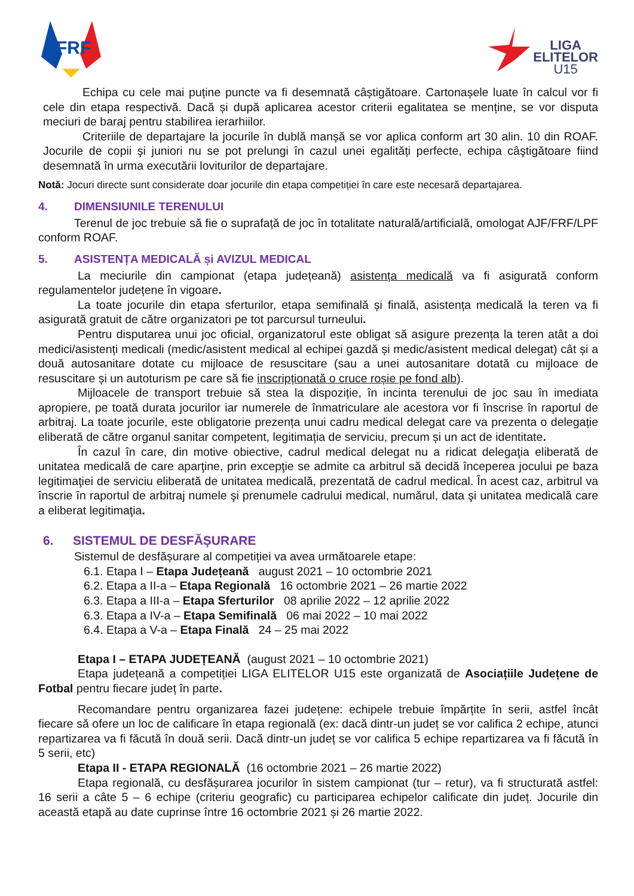FRF
LIGA
ELITELOR
U15
Echipa cu cele mai puține puncte va fi desemnată câștigătoare. Cartonașele luate în calcul vor fi cele din etapa respectivă. Dacă și după aplicarea acestor criterii egalitatea se menține, se vor disputa meciuri de baraj pentru stabilirea ierarhiilor.
Criteriile de departajare la jocurile în dublă manșă se vor aplica conform art 30 alin. 10 din ROAF. Jocurile de copii şi juniori nu se pot prelungi în cazul unei egalități perfecte, echipa câştigătoare fiind desemnată în urma executării loviturilor de departajare.
Notă: Jocuri directe sunt considerate doar jocurile din etapa competiției în care este necesară departajarea.
4. DIMENSIUNILE TERENULUI
Terenul de joc trebuie să fie o suprafață de joc în totalitate naturală/artificială, omologat AJF/FRF/LPF conform ROAF.
5. ASISTENȚA MEDICALĂ și AVIZUL MEDICAL
La meciurile din campionat (etapa județeană) asistența medicală va fi asigurată conform regulamentelor județene în vigoare.
La toate jocurile din etapa sferturilor, etapa semifinală și finală, asistența medicală la teren va fi asigurată gratuit de către organizatori pe tot parcursul turneului.
Pentru disputarea unui joc oficial, organizatorul este obligat să asigure prezența la teren atât a doi medici/asistenți medicali (medic/asistent medical al echipei gazdă și medic/asistent medical delegat) cât și a două autosanitare dotate cu mijloace de resuscitare (sau a unei autosanitare dotată cu mijloace de resuscitare și un autoturism pe care să fie inscripționată o cruce roșie pe fond alb).
Mijloacele de transport trebuie să stea la dispoziție, în incinta terenului de joc sau în imediata apropiere, pe toată durata jocurilor iar numerele de înmatriculare ale acestora vor fi înscrise în raportul de arbitraj. La toate jocurile, este obligatorie prezența unui cadru medical delegat care va prezenta o delegație eliberată de către organul sanitar competent, legitimația de serviciu, precum și un act de identitate.
În cazul în care, din motive obiective, cadrul medical delegat nu a ridicat delegaţia eliberată de unitatea medicală de care aparţine, prin excepţie se admite ca arbitrul să decidă începerea jocului pe baza legitimaţiei de serviciu eliberată de unitatea medicală, prezentată de cadrul medical. În acest caz, arbitrul va înscrie în raportul de arbitraj numele şi prenumele cadrului medical, numărul, data şi unitatea medicală care a eliberat legitimaţia.
6. SISTEMUL DE DESFĂȘURARE
Sistemul de desfășurare al competiției va avea următoarele etape:
6.1. Etapa I – Etapa Județeană august 2021 – 10 octombrie 2021
6.2. Etapa a II-a – Etapa Regională 16 octombrie 2021 – 26 martie 2022
6.3. Etapa a III-a – Etapa Sferturilor 08 aprilie 2022 – 12 aprilie 2022
6.3. Etapa a IV-a – Etapa Semifinală 06 mai 2022 – 10 mai 2022
6.4. Etapa a V-a – Etapa Finală 24 – 25 mai 2022
Etapa I – ETAPA JUDEȚEANĂ (august 2021 – 10 octombrie 2021)
Etapa județeană a competiției LIGA ELITELOR U15 este organizată de Asociațiile Județene de Fotbal pentru fiecare județ în parte.
Recomandare pentru organizarea fazei județene: echipele trebuie împărțite în serii, astfel încât fiecare să ofere un loc de calificare în etapa regională (ex: dacă dintr-un județ se vor califica 2 echipe, atunci repartizarea va fi făcută în două serii. Dacă dintr-un județ se vor califica 5 echipe repartizarea va fi făcută în 5 serii, etc)
Etapa II - ETAPA REGIONALĂ (16 octombrie 2021 – 26 martie 2022)
Etapa regională, cu desfășurarea jocurilor în sistem campionat (tur – retur), va fi structurată astfel: 16 serii a câte 5 – 6 echipe (criteriu geografic) cu participarea echipelor calificate din județ. Jocurile din această etapă au date cuprinse între 16 octombrie 2021 și 26 martie 2022.